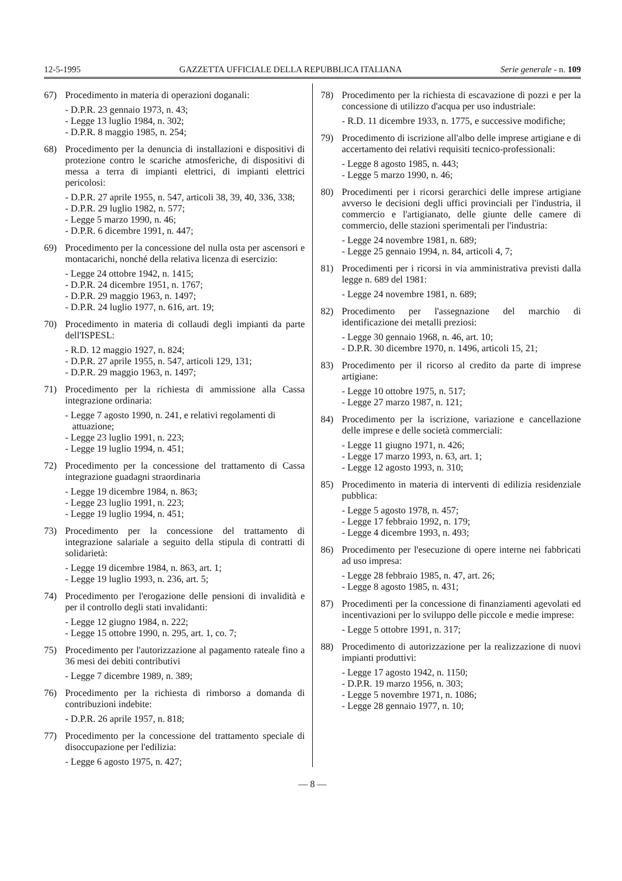12-5-1995 GAZZETTA UFFICIALE DELLA REPUBBLICA ITALIANA Serie generale - n. 109
67) Procedimento in materia di operazioni doganali:
- D.P.R. 23 gennaio 1973, n. 43;
- Legge 13 luglio 1984, n. 302;
- D.P.R. 8 maggio 1985, n. 254;
68) Procedimento per la denuncia di installazioni e dispositivi di protezione contro le scariche atmosferiche, di dispositivi di messa a terra di impianti elettrici, di impianti elettrici pericolosi:
- D.P.R. 27 aprile 1955, n. 547, articoli 38, 39, 40, 336, 338;
- D.P.R. 29 luglio 1982, n. 577;
- Legge 5 marzo 1990, n. 46;
- D.P.R. 6 dicembre 1991, n. 447;
69) Procedimento per la concessione del nulla osta per ascensori e montacarichi, nonché della relativa licenza di esercizio:
- Legge 24 ottobre 1942, n. 1415;
- D.P.R. 24 dicembre 1951, n. 1767;
- D.P.R. 29 maggio 1963, n. 1497;
- D.P.R. 24 luglio 1977, n. 616, art. 19;
70) Procedimento in materia di collaudi degli impianti da parte dell'ISPESL:
- R.D. 12 maggio 1927, n. 824;
- D.P.R. 27 aprile 1955, n. 547, articoli 129, 131;
- D.P.R. 29 maggio 1963, n. 1497;
71) Procedimento per la richiesta di ammissione alla Cassa integrazione ordinaria:
- Legge 7 agosto 1990, n. 241, e relativi regolamenti di attuazione;
- Legge 23 luglio 1991, n. 223;
- Legge 19 luglio 1994, n. 451;
72) Procedimento per la concessione del trattamento di Cassa integrazione guadagni straordinaria
- Legge 19 dicembre 1984, n. 863;
- Legge 23 luglio 1991, n. 223;
- Legge 19 luglio 1994, n. 451;
73) Procedimento per la concessione del trattamento di integrazione salariale a seguito della stipula di contratti di solidarietà:
- Legge 19 dicembre 1984, n. 863, art. 1;
- Legge 19 luglio 1993, n. 236, art. 5;
74) Procedimento per l'erogazione delle pensioni di invalidità e per il controllo degli stati invalidanti:
- Legge 12 giugno 1984, n. 222;
- Legge 15 ottobre 1990, n. 295, art. 1, co. 7;
75) Procedimento per l'autorizzazione al pagamento rateale fino a 36 mesi dei debiti contributivi
- Legge 7 dicembre 1989, n. 389;
76) Procedimento per la richiesta di rimborso a domanda di contribuzioni indebite:
- D.P.R. 26 aprile 1957, n. 818;
77) Procedimento per la concessione del trattamento speciale di disoccupazione per l'edilizia:
- Legge 6 agosto 1975, n. 427;
78) Procedimento per la richiesta di escavazione di pozzi e per la concessione di utilizzo d'acqua per uso industriale:
- R.D. 11 dicembre 1933, n. 1775, e successive modifiche;
79) Procedimento di iscrizione all'albo delle imprese artigiane e di accertamento dei relativi requisiti tecnico-professionali:
- Legge 8 agosto 1985, n. 443;
- Legge 5 marzo 1990, n. 46;
80) Procedimenti per i ricorsi gerarchici delle imprese artigiane avverso le decisioni degli uffici provinciali per l'industria, il commercio e l'artigianato, delle giunte delle camere di commercio, delle stazioni sperimentali per l'industria:
- Legge 24 novembre 1981, n. 689;
- Legge 25 gennaio 1994, n. 84, articoli 4, 7;
81) Procedimenti per i ricorsi in via amministrativa previsti dalla legge n. 689 del 1981:
- Legge 24 novembre 1981, n. 689;
82) Procedimento per l'assegnazione del marchio di identificazione dei metalli preziosi:
- Legge 30 gennaio 1968, n. 46, art. 10;
- D.P.R. 30 dicembre 1970, n. 1496, articoli 15, 21;
83) Procedimento per il ricorso al credito da parte di imprese artigiane:
- Legge 10 ottobre 1975, n. 517;
- Legge 27 marzo 1987, n. 121;
84) Procedimento per la iscrizione, variazione e cancellazione delle imprese e delle società commerciali:
- Legge 11 giugno 1971, n. 426;
- Legge 17 marzo 1993, n. 63, art. 1;
- Legge 12 agosto 1993, n. 310;
85) Procedimento in materia di interventi di edilizia residenziale pubblica:
- Legge 5 agosto 1978, n. 457;
- Legge 17 febbraio 1992, n. 179;
- Legge 4 dicembre 1993, n. 493;
86) Procedimento per l'esecuzione di opere interne nei fabbricati ad uso impresa:
- Legge 28 febbraio 1985, n. 47, art. 26;
- Legge 8 agosto 1985, n. 431;
87) Procedimenti per la concessione di finanziamenti agevolati ed incentivazioni per lo sviluppo delle piccole e medie imprese:
- Legge 5 ottobre 1991, n. 317;
88) Procedimento di autorizzazione per la realizzazione di nuovi impianti produttivi:
- Legge 17 agosto 1942, n. 1150;
- D.P.R. 19 marzo 1956, n. 303;
- Legge 5 novembre 1971, n. 1086;
- Legge 28 gennaio 1977, n. 10;
— 8 —